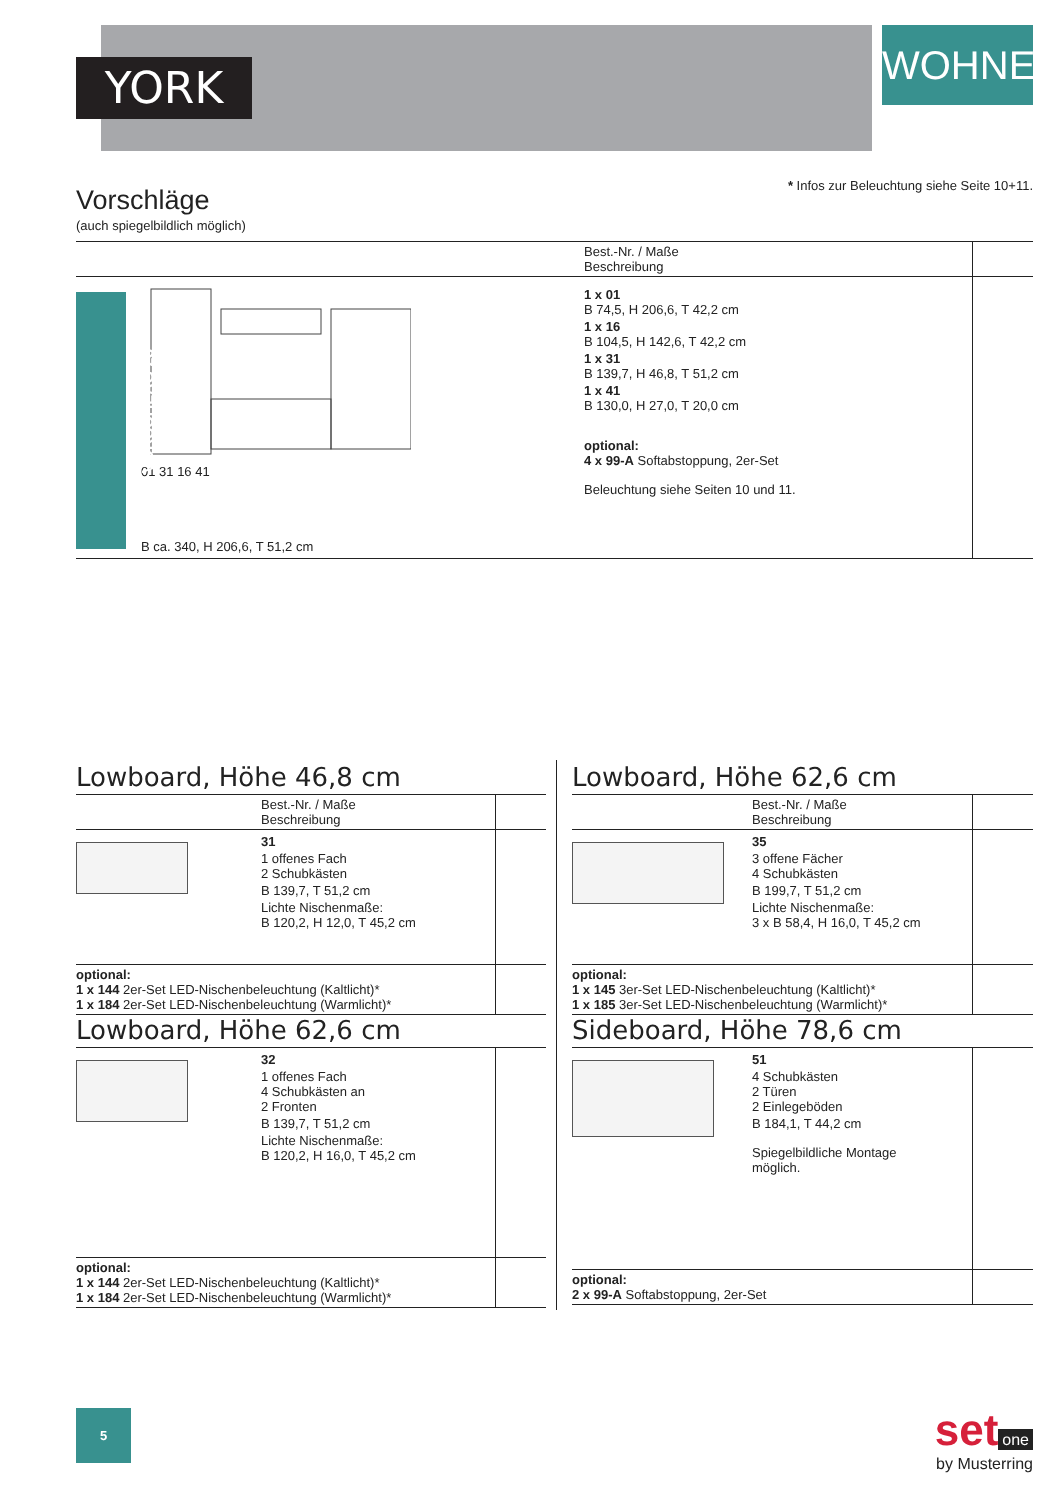YORK
WOHNEN
* Infos zur Beleuchtung siehe Seite 10+11.
Vorschläge
(auch spiegelbildlich möglich)
| | Best.-Nr. / Maße Beschreibung | |
| VORSCHLAG 23 01 31 16 41 B ca. 340, H 206,6, T 51,2 cm | 1 x 01 B 74,5, H 206,6, T 42,2 cm 1 x 16 B 104,5, H 142,6, T 42,2 cm 1 x 31 B 139,7, H 46,8, T 51,2 cm 1 x 41 B 130,0, H 27,0, T 20,0 cm optional: 4 x 99-A Softabstoppung, 2er-Set Beleuchtung siehe Seiten 10 und 11. | |
| Lowboard, Höhe 46,8 cm / / Best.-Nr. / Maße Beschreibung / / / / 31 1 offenes Fach 2 Schubkästen B 139,7, T 51,2 cm Lichte Nischenmaße: B 120,2, H 12,0, T 45,2 cm / / / optional: 1 x 144 2er-Set LED-Nischenbeleuchtung (Kaltlicht)* 1 x 184 2er-Set LED-Nischenbeleuchtung (Warmlicht)* / / / Lowboard, Höhe 62,6 cm / / 32 1 offenes Fach 4 Schubkästen an 2 Fronten B 139,7, T 51,2 cm Lichte Nischenmaße: B 120,2, H 16,0, T 45,2 cm / / / optional: 1 x 144 2er-Set LED-Nischenbeleuchtung (Kaltlicht)* 1 x 184 2er-Set LED-Nischenbeleuchtung (Warmlicht)* / / / | Lowboard, Höhe 62,6 cm / / Best.-Nr. / Maße Beschreibung / / / / 35 3 offene Fächer 4 Schubkästen B 199,7, T 51,2 cm Lichte Nischenmaße: 3 x B 58,4, H 16,0, T 45,2 cm / / / optional: 1 x 145 3er-Set LED-Nischenbeleuchtung (Kaltlicht)* 1 x 185 3er-Set LED-Nischenbeleuchtung (Warmlicht)* / / / Sideboard, Höhe 78,6 cm / / 51 4 Schubkästen 2 Türen 2 Einlegeböden B 184,1, T 44,2 cm Spiegelbildliche Montage möglich. / / / optional: 2 x 99-A Softabstoppung, 2er-Set / / / |
5
set one
by Musterring